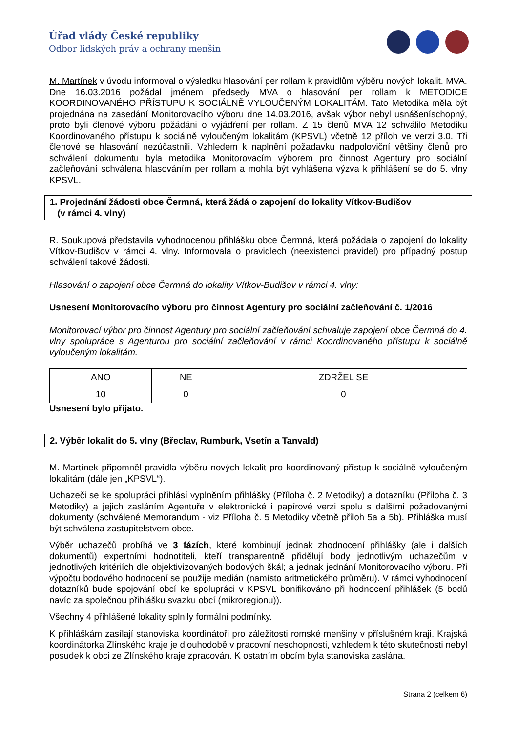Úřad vlády České republiky
Odbor lidských práv a ochrany menšin
M. Martínek v úvodu informoval o výsledku hlasování per rollam k pravidlům výběru nových lokalit. MVA. Dne 16.03.2016 požádal jménem předsedy MVA o hlasování per rollam k METODICE KOORDINOVANÉHO PŘÍSTUPU K SOCIÁLNĚ VYLOUČENÝM LOKALITÁM. Tato Metodika měla být projednána na zasedání Monitorovacího výboru dne 14.03.2016, avšak výbor nebyl usnášeníschopný, proto byli členové výboru požádáni o vyjádření per rollam. Z 15 členů MVA 12 schválilo Metodiku Koordinovaného přístupu k sociálně vyloučeným lokalitám (KPSVL) včetně 12 příloh ve verzi 3.0. Tři členové se hlasování nezúčastnili. Vzhledem k naplnění požadavku nadpoloviční většiny členů pro schválení dokumentu byla metodika Monitorovacím výborem pro činnost Agentury pro sociální začleňování schválena hlasováním per rollam a mohla být vyhlášena výzva k přihlášení se do 5. vlny KPSVL.
1. Projednání žádosti obce Čermná, která žádá o zapojení do lokality Vítkov-Budišov
(v rámci 4. vlny)
R. Soukupová představila vyhodnocenou přihlášku obce Čermná, která požádala o zapojení do lokality Vítkov-Budišov v rámci 4. vlny. Informovala o pravidlech (neexistenci pravidel) pro případný postup schválení takové žádosti.
Hlasování o zapojení obce Čermná do lokality Vítkov-Budišov v rámci 4. vlny:
Usnesení Monitorovacího výboru pro činnost Agentury pro sociální začleňování č. 1/2016
Monitorovací výbor pro činnost Agentury pro sociální začleňování schvaluje zapojení obce Čermná do 4. vlny spolupráce s Agenturou pro sociální začleňování v rámci Koordinovaného přístupu k sociálně vyloučeným lokalitám.
| ANO | NE | ZDRŽEL SE |
| 10 | 0 | 0 |
Usnesení bylo přijato.
2. Výběr lokalit do 5. vlny (Břeclav, Rumburk, Vsetín a Tanvald)
M. Martínek připomněl pravidla výběru nových lokalit pro koordinovaný přístup k sociálně vyloučeným lokalitám (dále jen „KPSVL“).
Uchazeči se ke spolupráci přihlásí vyplněním přihlášky (Příloha č. 2 Metodiky) a dotazníku (Příloha č. 3 Metodiky) a jejich zasláním Agentuře v elektronické i papírové verzi spolu s dalšími požadovanými dokumenty (schválené Memorandum - viz Příloha č. 5 Metodiky včetně příloh 5a a 5b). Přihláška musí být schválena zastupitelstvem obce.
Výběr uchazečů probíhá ve 3 fázích, které kombinují jednak zhodnocení přihlášky (ale i dalších dokumentů) expertními hodnotiteli, kteří transparentně přidělují body jednotlivým uchazečům v jednotlivých kritériích dle objektivizovaných bodových škál; a jednak jednání Monitorovacího výboru. Při výpočtu bodového hodnocení se použije medián (namísto aritmetického průměru). V rámci vyhodnocení dotazníků bude spojování obcí ke spolupráci v KPSVL bonifikováno při hodnocení přihlášek (5 bodů navíc za společnou přihlášku svazku obcí (mikroregionu)).
Všechny 4 přihlášené lokality splnily formální podmínky.
K přihláškám zasílají stanoviska koordinátoři pro záležitosti romské menšiny v příslušném kraji. Krajská koordinátorka Zlínského kraje je dlouhodobě v pracovní neschopnosti, vzhledem k této skutečnosti nebyl posudek k obci ze Zlínského kraje zpracován. K ostatním obcím byla stanoviska zaslána.
Strana 2 (celkem 6)